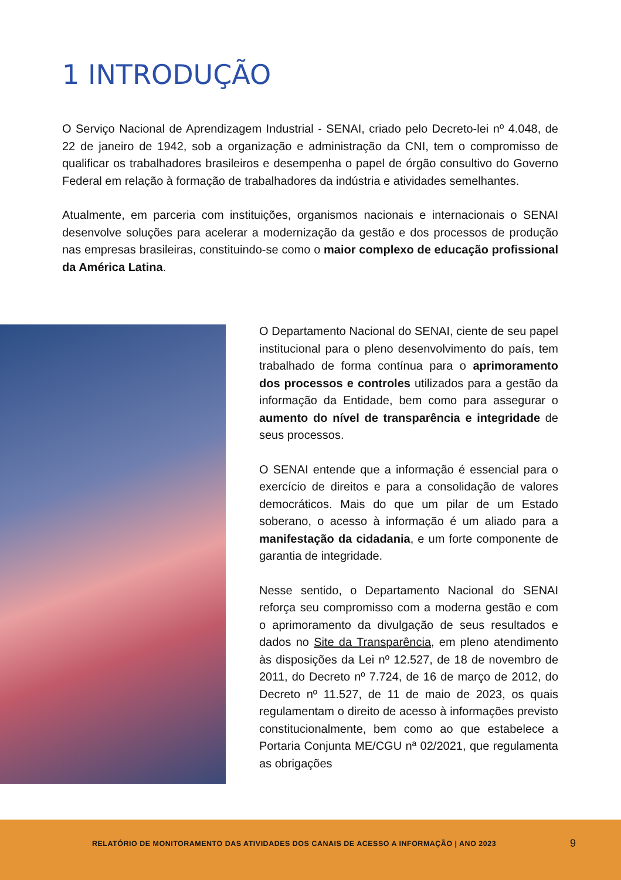1 INTRODUÇÃO
O Serviço Nacional de Aprendizagem Industrial - SENAI, criado pelo Decreto-lei nº 4.048, de 22 de janeiro de 1942, sob a organização e administração da CNI, tem o compromisso de qualificar os trabalhadores brasileiros e desempenha o papel de órgão consultivo do Governo Federal em relação à formação de trabalhadores da indústria e atividades semelhantes.
Atualmente, em parceria com instituições, organismos nacionais e internacionais o SENAI desenvolve soluções para acelerar a modernização da gestão e dos processos de produção nas empresas brasileiras, constituindo-se como o maior complexo de educação profissional da América Latina.
O Departamento Nacional do SENAI, ciente de seu papel institucional para o pleno desenvolvimento do país, tem trabalhado de forma contínua para o aprimoramento dos processos e controles utilizados para a gestão da informação da Entidade, bem como para assegurar o aumento do nível de transparência e integridade de seus processos.
O SENAI entende que a informação é essencial para o exercício de direitos e para a consolidação de valores democráticos. Mais do que um pilar de um Estado soberano, o acesso à informação é um aliado para a manifestação da cidadania, e um forte componente de garantia de integridade.
Nesse sentido, o Departamento Nacional do SENAI reforça seu compromisso com a moderna gestão e com o aprimoramento da divulgação de seus resultados e dados no Site da Transparência, em pleno atendimento às disposições da Lei nº 12.527, de 18 de novembro de 2011, do Decreto nº 7.724, de 16 de março de 2012, do Decreto nº 11.527, de 11 de maio de 2023, os quais regulamentam o direito de acesso à informações previsto constitucionalmente, bem como ao que estabelece a Portaria Conjunta ME/CGU nª 02/2021, que regulamenta as obrigações
RELATÓRIO DE MONITORAMENTO DAS ATIVIDADES DOS CANAIS DE ACESSO A INFORMAÇÃO | ANO 2023 9